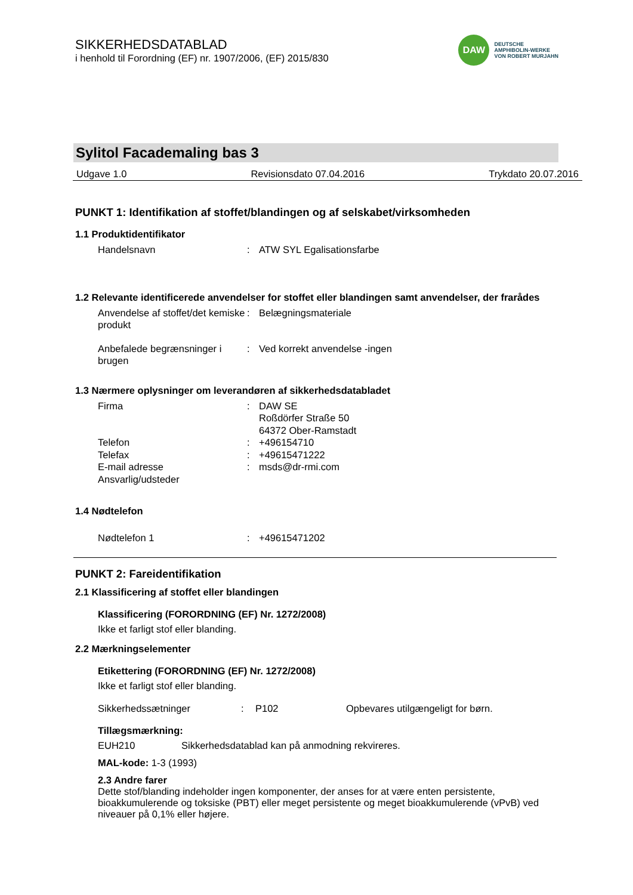SIKKERHEDSDATABLAD
i henhold til Forordning (EF) nr. 1907/2006, (EF) 2015/830
DAW
DEUTSCHE
AMPHIBOLIN-WERKE
VON ROBERT MURJAHN
Sylitol Facademaling bas 3
Udgave 1.0 Revisionsdato 07.04.2016 Trykdato 20.07.2016
PUNKT 1: Identifikation af stoffet/blandingen og af selskabet/virksomheden
1.1 Produktidentifikator
Handelsnavn : ATW SYL Egalisationsfarbe
1.2 Relevante identificerede anvendelser for stoffet eller blandingen samt anvendelser, der frarådes
Anvendelse af stoffet/det kemiske produkt
: Belægningsmateriale
Anbefalede begrænsninger i brugen
: Ved korrekt anvendelse -ingen
1.3 Nærmere oplysninger om leverandøren af sikkerhedsdatabladet
Firma : DAW SE
Roßdörfer Straße 50
64372 Ober-Ramstadt
Telefon : +496154710
Telefax : +49615471222
E-mail adresse : msds@dr-rmi.com
Ansvarlig/udsteder
1.4 Nødtelefon
Nødtelefon 1 : +49615471202
PUNKT 2: Fareidentifikation
2.1 Klassificering af stoffet eller blandingen
Klassificering (FORORDNING (EF) Nr. 1272/2008)
Ikke et farligt stof eller blanding.
2.2 Mærkningselementer
Etikettering (FORORDNING (EF) Nr. 1272/2008)
Ikke et farligt stof eller blanding.
Sikkerhedssætninger: P102 Opbevares utilgængeligt for børn.
Tillægsmærkning:
EUH210 Sikkerhedsdatablad kan på anmodning rekvireres.
MAL-kode: 1-3 (1993)
2.3 Andre farer
Dette stof/blanding indeholder ingen komponenter, der anses for at være enten persistente, bioakkumulerende og toksiske (PBT) eller meget persistente og meget bioakkumulerende (vPvB) ved niveauer på 0,1% eller højere.